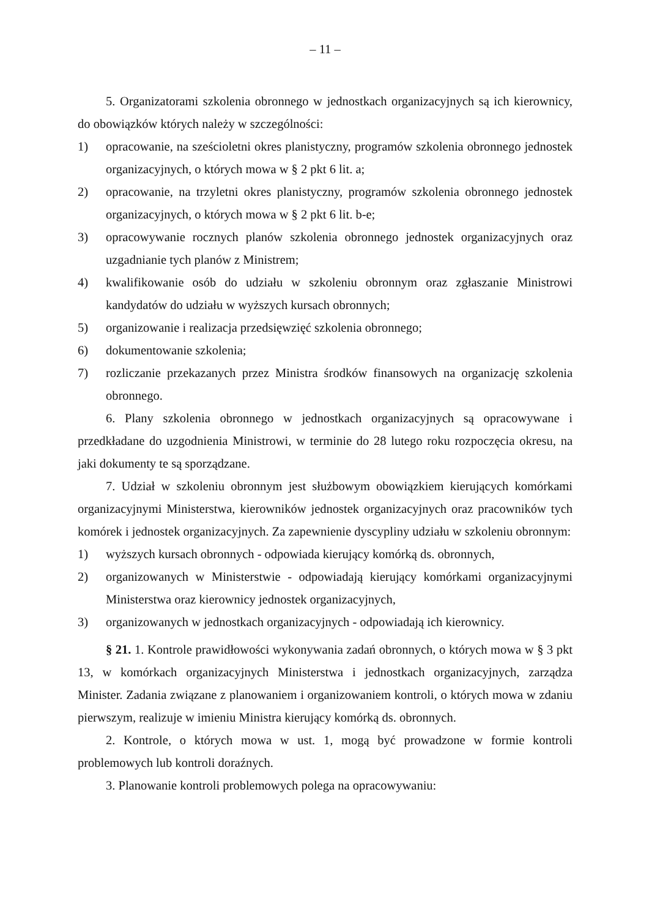– 11 –
5. Organizatorami szkolenia obronnego w jednostkach organizacyjnych są ich kierownicy, do obowiązków których należy w szczególności:
1) opracowanie, na sześcioletni okres planistyczny, programów szkolenia obronnego jednostek organizacyjnych, o których mowa w § 2 pkt 6 lit. a;
2) opracowanie, na trzyletni okres planistyczny, programów szkolenia obronnego jednostek organizacyjnych, o których mowa w § 2 pkt 6 lit. b-e;
3) opracowywanie rocznych planów szkolenia obronnego jednostek organizacyjnych oraz uzgadnianie tych planów z Ministrem;
4) kwalifikowanie osób do udziału w szkoleniu obronnym oraz zgłaszanie Ministrowi kandydatów do udziału w wyższych kursach obronnych;
5) organizowanie i realizacja przedsięwzięć szkolenia obronnego;
6) dokumentowanie szkolenia;
7) rozliczanie przekazanych przez Ministra środków finansowych na organizację szkolenia obronnego.
6. Plany szkolenia obronnego w jednostkach organizacyjnych są opracowywane i przedkładane do uzgodnienia Ministrowi, w terminie do 28 lutego roku rozpoczęcia okresu, na jaki dokumenty te są sporządzane.
7. Udział w szkoleniu obronnym jest służbowym obowiązkiem kierujących komórkami organizacyjnymi Ministerstwa, kierowników jednostek organizacyjnych oraz pracowników tych komórek i jednostek organizacyjnych. Za zapewnienie dyscypliny udziału w szkoleniu obronnym:
1) wyższych kursach obronnych - odpowiada kierujący komórką ds. obronnych,
2) organizowanych w Ministerstwie - odpowiadają kierujący komórkami organizacyjnymi Ministerstwa oraz kierownicy jednostek organizacyjnych,
3) organizowanych w jednostkach organizacyjnych - odpowiadają ich kierownicy.
§ 21. 1. Kontrole prawidłowości wykonywania zadań obronnych, o których mowa w § 3 pkt 13, w komórkach organizacyjnych Ministerstwa i jednostkach organizacyjnych, zarządza Minister. Zadania związane z planowaniem i organizowaniem kontroli, o których mowa w zdaniu pierwszym, realizuje w imieniu Ministra kierujący komórką ds. obronnych.
2. Kontrole, o których mowa w ust. 1, mogą być prowadzone w formie kontroli problemowych lub kontroli doraźnych.
3. Planowanie kontroli problemowych polega na opracowywaniu: